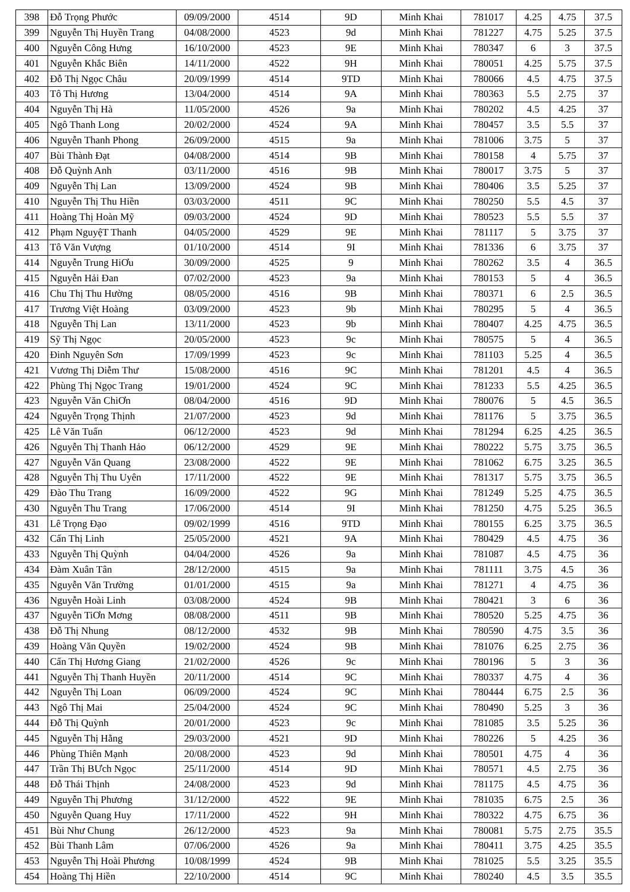| 398 | Đỗ Trọng Phước | 09/09/2000 | 4514 | 9D | Minh Khai | 781017 | 4.25 | 4.75 | 37.5 |
| 399 | Nguyễn Thị Huyền Trang | 04/08/2000 | 4523 | 9d | Minh Khai | 781227 | 4.75 | 5.25 | 37.5 |
| 400 | Nguyễn Công Hưng | 16/10/2000 | 4523 | 9E | Minh Khai | 780347 | 6 | 3 | 37.5 |
| 401 | Nguyễn Khắc Biên | 14/11/2000 | 4522 | 9H | Minh Khai | 780051 | 4.25 | 5.75 | 37.5 |
| 402 | Đỗ Thị Ngọc Châu | 20/09/1999 | 4514 | 9TD | Minh Khai | 780066 | 4.5 | 4.75 | 37.5 |
| 403 | Tô Thị Hương | 13/04/2000 | 4514 | 9A | Minh Khai | 780363 | 5.5 | 2.75 | 37 |
| 404 | Nguyễn Thị Hà | 11/05/2000 | 4526 | 9a | Minh Khai | 780202 | 4.5 | 4.25 | 37 |
| 405 | Ngô Thanh Long | 20/02/2000 | 4524 | 9A | Minh Khai | 780457 | 3.5 | 5.5 | 37 |
| 406 | Nguyễn Thanh Phong | 26/09/2000 | 4515 | 9a | Minh Khai | 781006 | 3.75 | 5 | 37 |
| 407 | Bùi Thành Đạt | 04/08/2000 | 4514 | 9B | Minh Khai | 780158 | 4 | 5.75 | 37 |
| 408 | Đỗ Quỳnh Anh | 03/11/2000 | 4516 | 9B | Minh Khai | 780017 | 3.75 | 5 | 37 |
| 409 | Nguyễn Thị Lan | 13/09/2000 | 4524 | 9B | Minh Khai | 780406 | 3.5 | 5.25 | 37 |
| 410 | Nguyễn Thị Thu Hiền | 03/03/2000 | 4511 | 9C | Minh Khai | 780250 | 5.5 | 4.5 | 37 |
| 411 | Hoàng Thị Hoàn Mỹ | 09/03/2000 | 4524 | 9D | Minh Khai | 780523 | 5.5 | 5.5 | 37 |
| 412 | Phạm NguyệT Thanh | 04/05/2000 | 4529 | 9E | Minh Khai | 781117 | 5 | 3.75 | 37 |
| 413 | Tô Văn Vượng | 01/10/2000 | 4514 | 9I | Minh Khai | 781336 | 6 | 3.75 | 37 |
| 414 | Nguyễn Trung HiƠu | 30/09/2000 | 4525 | 9 | Minh Khai | 780262 | 3.5 | 4 | 36.5 |
| 415 | Nguyễn Hải Đan | 07/02/2000 | 4523 | 9a | Minh Khai | 780153 | 5 | 4 | 36.5 |
| 416 | Chu Thị Thu Hường | 08/05/2000 | 4516 | 9B | Minh Khai | 780371 | 6 | 2.5 | 36.5 |
| 417 | Trương Việt Hoàng | 03/09/2000 | 4523 | 9b | Minh Khai | 780295 | 5 | 4 | 36.5 |
| 418 | Nguyễn Thị Lan | 13/11/2000 | 4523 | 9b | Minh Khai | 780407 | 4.25 | 4.75 | 36.5 |
| 419 | Sỹ Thị Ngọc | 20/05/2000 | 4523 | 9c | Minh Khai | 780575 | 5 | 4 | 36.5 |
| 420 | Đinh Nguyên Sơn | 17/09/1999 | 4523 | 9c | Minh Khai | 781103 | 5.25 | 4 | 36.5 |
| 421 | Vương Thị Diễm Thư | 15/08/2000 | 4516 | 9C | Minh Khai | 781201 | 4.5 | 4 | 36.5 |
| 422 | Phùng Thị Ngọc Trang | 19/01/2000 | 4524 | 9C | Minh Khai | 781233 | 5.5 | 4.25 | 36.5 |
| 423 | Nguyễn Văn ChiƠn | 08/04/2000 | 4516 | 9D | Minh Khai | 780076 | 5 | 4.5 | 36.5 |
| 424 | Nguyễn Trọng Thịnh | 21/07/2000 | 4523 | 9d | Minh Khai | 781176 | 5 | 3.75 | 36.5 |
| 425 | Lê Văn Tuấn | 06/12/2000 | 4523 | 9d | Minh Khai | 781294 | 6.25 | 4.25 | 36.5 |
| 426 | Nguyễn Thị Thanh Hảo | 06/12/2000 | 4529 | 9E | Minh Khai | 780222 | 5.75 | 3.75 | 36.5 |
| 427 | Nguyễn Văn Quang | 23/08/2000 | 4522 | 9E | Minh Khai | 781062 | 6.75 | 3.25 | 36.5 |
| 428 | Nguyễn Thị Thu Uyên | 17/11/2000 | 4522 | 9E | Minh Khai | 781317 | 5.75 | 3.75 | 36.5 |
| 429 | Đào Thu Trang | 16/09/2000 | 4522 | 9G | Minh Khai | 781249 | 5.25 | 4.75 | 36.5 |
| 430 | Nguyễn Thu Trang | 17/06/2000 | 4514 | 9I | Minh Khai | 781250 | 4.75 | 5.25 | 36.5 |
| 431 | Lê Trọng Đạo | 09/02/1999 | 4516 | 9TD | Minh Khai | 780155 | 6.25 | 3.75 | 36.5 |
| 432 | Cấn Thị Linh | 25/05/2000 | 4521 | 9A | Minh Khai | 780429 | 4.5 | 4.75 | 36 |
| 433 | Nguyễn Thị Quỳnh | 04/04/2000 | 4526 | 9a | Minh Khai | 781087 | 4.5 | 4.75 | 36 |
| 434 | Đàm Xuân Tân | 28/12/2000 | 4515 | 9a | Minh Khai | 781111 | 3.75 | 4.5 | 36 |
| 435 | Nguyễn Văn Trường | 01/01/2000 | 4515 | 9a | Minh Khai | 781271 | 4 | 4.75 | 36 |
| 436 | Nguyễn Hoài Linh | 03/08/2000 | 4524 | 9B | Minh Khai | 780421 | 3 | 6 | 36 |
| 437 | Nguyễn TiƠn Mơng | 08/08/2000 | 4511 | 9B | Minh Khai | 780520 | 5.25 | 4.75 | 36 |
| 438 | Đỗ Thị Nhung | 08/12/2000 | 4532 | 9B | Minh Khai | 780590 | 4.75 | 3.5 | 36 |
| 439 | Hoàng Văn Quyền | 19/02/2000 | 4524 | 9B | Minh Khai | 781076 | 6.25 | 2.75 | 36 |
| 440 | Cấn Thị Hương Giang | 21/02/2000 | 4526 | 9c | Minh Khai | 780196 | 5 | 3 | 36 |
| 441 | Nguyễn Thị Thanh Huyền | 20/11/2000 | 4514 | 9C | Minh Khai | 780337 | 4.75 | 4 | 36 |
| 442 | Nguyễn Thị Loan | 06/09/2000 | 4524 | 9C | Minh Khai | 780444 | 6.75 | 2.5 | 36 |
| 443 | Ngô Thị Mai | 25/04/2000 | 4524 | 9C | Minh Khai | 780490 | 5.25 | 3 | 36 |
| 444 | Đỗ Thị Quỳnh | 20/01/2000 | 4523 | 9c | Minh Khai | 781085 | 3.5 | 5.25 | 36 |
| 445 | Nguyễn Thị Hằng | 29/03/2000 | 4521 | 9D | Minh Khai | 780226 | 5 | 4.25 | 36 |
| 446 | Phùng Thiên Mạnh | 20/08/2000 | 4523 | 9d | Minh Khai | 780501 | 4.75 | 4 | 36 |
| 447 | Trần Thị BƯch Ngọc | 25/11/2000 | 4514 | 9D | Minh Khai | 780571 | 4.5 | 2.75 | 36 |
| 448 | Đỗ Thái Thịnh | 24/08/2000 | 4523 | 9d | Minh Khai | 781175 | 4.5 | 4.75 | 36 |
| 449 | Nguyễn Thị Phương | 31/12/2000 | 4522 | 9E | Minh Khai | 781035 | 6.75 | 2.5 | 36 |
| 450 | Nguyễn Quang Huy | 17/11/2000 | 4522 | 9H | Minh Khai | 780322 | 4.75 | 6.75 | 36 |
| 451 | Bùi Như Chung | 26/12/2000 | 4523 | 9a | Minh Khai | 780081 | 5.75 | 2.75 | 35.5 |
| 452 | Bùi Thanh Lâm | 07/06/2000 | 4526 | 9a | Minh Khai | 780411 | 3.75 | 4.25 | 35.5 |
| 453 | Nguyễn Thị Hoài Phương | 10/08/1999 | 4524 | 9B | Minh Khai | 781025 | 5.5 | 3.25 | 35.5 |
| 454 | Hoàng Thị Hiền | 22/10/2000 | 4514 | 9C | Minh Khai | 780240 | 4.5 | 3.5 | 35.5 |